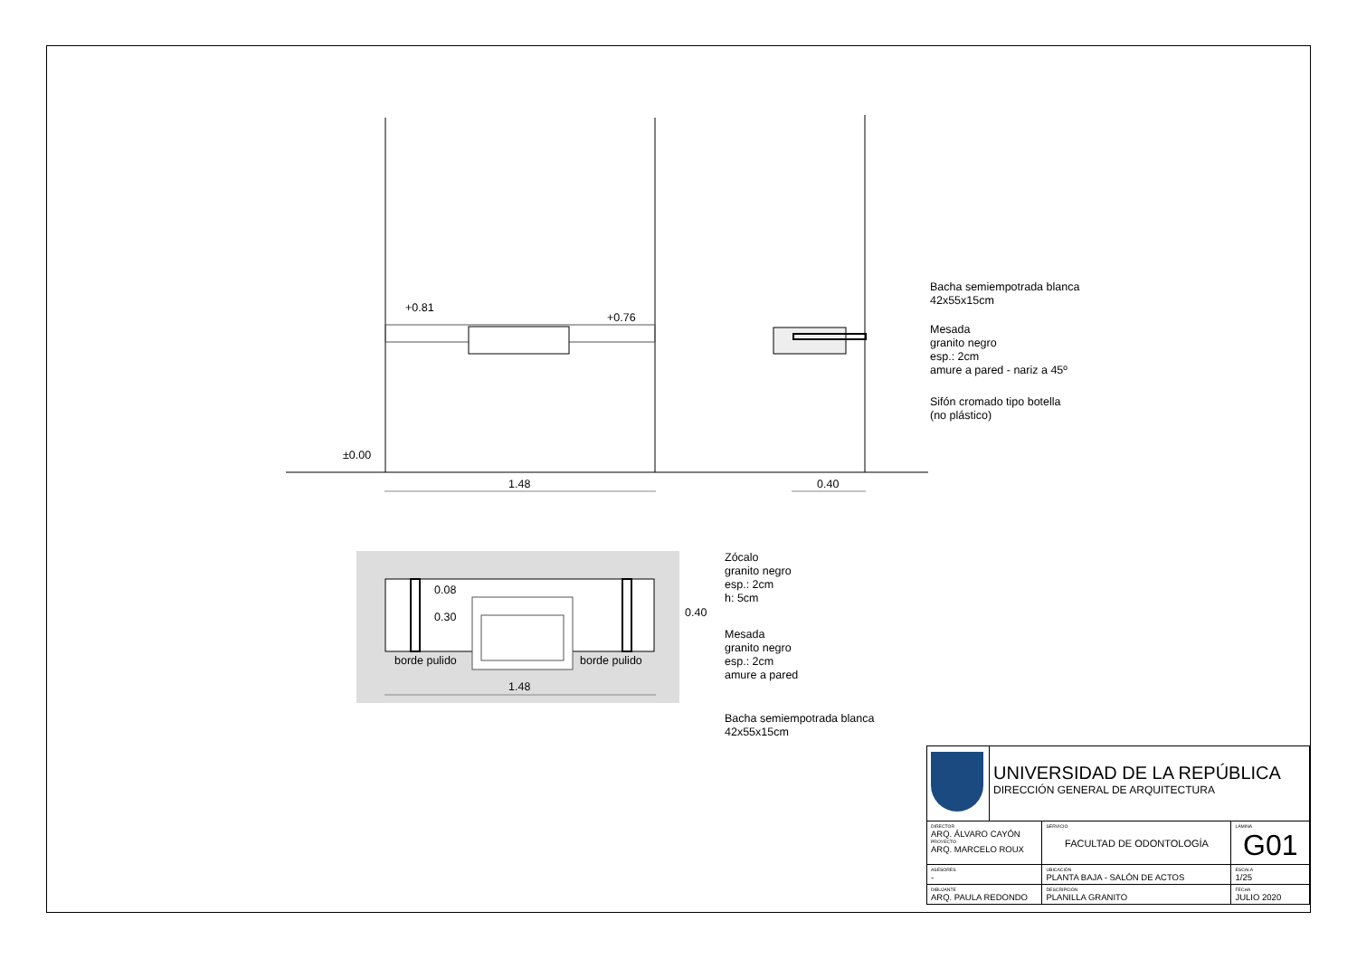+0.81
+0.76
±0.00
1.48 0.40
Bacha semiempotrada blanca
42x55x15cm
Mesada
granito negro
esp.: 2cm
amure a pared - nariz a 45º
Sifón cromado tipo botella
(no plástico)
0.08
0.30 0.40
borde pulido borde pulido
1.48
Zócalo
granito negro
esp.: 2cm
h: 5cm
Mesada
granito negro
esp.: 2cm
amure a pared
Bacha semiempotrada blanca
42x55x15cm
| | UNIVERSIDAD DE LA REPÚBLICA DIRECCIÓN GENERAL DE ARQUITECTURA | | |
| DIRECTOR ARQ. ÁLVARO CAYÓN PROYECTO ARQ. MARCELO ROUX | | SERVICIO FACULTAD DE ODONTOLOGÍA | LÁMINA G01 |
| ASESORES - | | UBICACIÓN PLANTA BAJA - SALÓN DE ACTOS | ESCALA 1/25 |
| DIBUJANTE ARQ. PAULA REDONDO | | DESCRIPCIÓN PLANILLA GRANITO | FECHA JULIO 2020 |